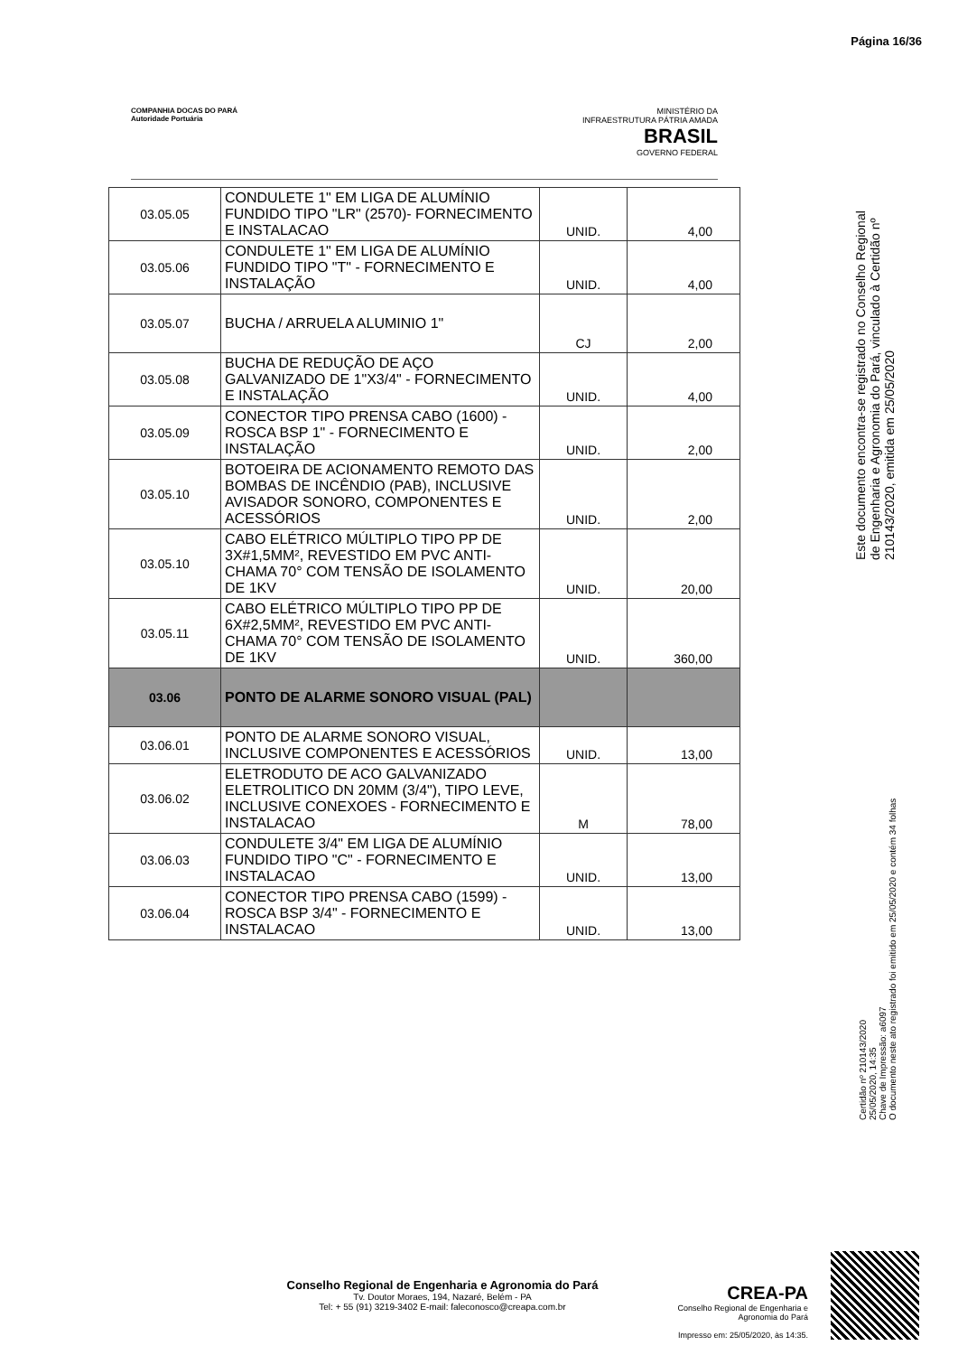Página 16/36
COMPANHIA DOCAS DO PARÁ
Autoridade Portuária
MINISTÉRIO DA
INFRAESTRUTURA PÁTRIA AMADA
BRASIL
GOVERNO FEDERAL
| 03.05.05 | CONDULETE 1" EM LIGA DE ALUMÍNIO FUNDIDO TIPO "LR" (2570)- FORNECIMENTO E INSTALACAO | UNID. | 4,00 |
| 03.05.06 | CONDULETE 1" EM LIGA DE ALUMÍNIO FUNDIDO TIPO "T" - FORNECIMENTO E INSTALAÇÃO | UNID. | 4,00 |
| 03.05.07 | BUCHA / ARRUELA ALUMINIO 1" | CJ | 2,00 |
| 03.05.08 | BUCHA DE REDUÇÃO DE AÇO GALVANIZADO DE 1"X3/4" - FORNECIMENTO E INSTALAÇÃO | UNID. | 4,00 |
| 03.05.09 | CONECTOR TIPO PRENSA CABO (1600) - ROSCA BSP 1" - FORNECIMENTO E INSTALAÇÃO | UNID. | 2,00 |
| 03.05.10 | BOTOEIRA DE ACIONAMENTO REMOTO DAS BOMBAS DE INCÊNDIO (PAB), INCLUSIVE AVISADOR SONORO, COMPONENTES E ACESSÓRIOS | UNID. | 2,00 |
| 03.05.10 | CABO ELÉTRICO MÚLTIPLO TIPO PP DE 3X#1,5MM², REVESTIDO EM PVC ANTI-CHAMA 70° COM TENSÃO DE ISOLAMENTO DE 1KV | UNID. | 20,00 |
| 03.05.11 | CABO ELÉTRICO MÚLTIPLO TIPO PP DE 6X#2,5MM², REVESTIDO EM PVC ANTI-CHAMA 70° COM TENSÃO DE ISOLAMENTO DE 1KV | UNID. | 360,00 |
| 03.06 | PONTO DE ALARME SONORO VISUAL (PAL) | | |
| 03.06.01 | PONTO DE ALARME SONORO VISUAL, INCLUSIVE COMPONENTES E ACESSÓRIOS | UNID. | 13,00 |
| 03.06.02 | ELETRODUTO DE ACO GALVANIZADO ELETROLITICO DN 20MM (3/4"), TIPO LEVE, INCLUSIVE CONEXOES - FORNECIMENTO E INSTALACAO | M | 78,00 |
| 03.06.03 | CONDULETE 3/4" EM LIGA DE ALUMÍNIO FUNDIDO TIPO "C" - FORNECIMENTO E INSTALACAO | UNID. | 13,00 |
| 03.06.04 | CONECTOR TIPO PRENSA CABO (1599) - ROSCA BSP 3/4" - FORNECIMENTO E INSTALACAO | UNID. | 13,00 |
Este documento encontra-se registrado no Conselho Regional de Engenharia e Agronomia do Pará, vinculado à Certidão nº 210143/2020, emitida em 25/05/2020
Certidão nº 210143/2020
25/05/2020, 14:35
Chave de Impressão: a6097
O documento neste ato registrado foi emitido em 25/05/2020 e contém 34 folhas
Conselho Regional de Engenharia e Agronomia do Pará
Tv. Doutor Moraes, 194, Nazaré, Belém - PA
Tel: + 55 (91) 3219-3402 E-mail: faleconosco@creapa.com.br
CREA-PA
Conselho Regional de Engenharia e Agronomia do Pará
Impresso em: 25/05/2020, às 14:35.